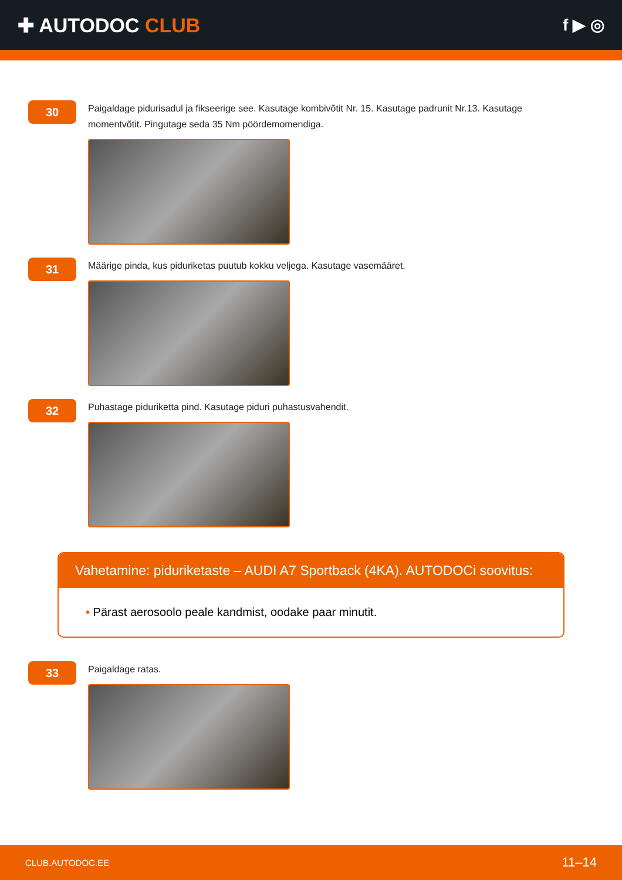✚ AUTODOC CLUB
f ▶ ◎
30
Paigaldage pidurisadul ja fikseerige see. Kasutage kombivõtit Nr. 15. Kasutage padrunit Nr.13. Kasutage momentvõtit. Pingutage seda 35 Nm pöördemomendiga.
31
Määrige pinda, kus piduriketas puutub kokku veljega. Kasutage vasemääret.
32
Puhastage piduriketta pind. Kasutage piduri puhastusvahendit.
Vahetamine: piduriketaste – AUDI A7 Sportback (4KA). AUTODOCi soovitus:
• Pärast aerosoolo peale kandmist, oodake paar minutit.
33
Paigaldage ratas.
CLUB.AUTODOC.EE 11–14